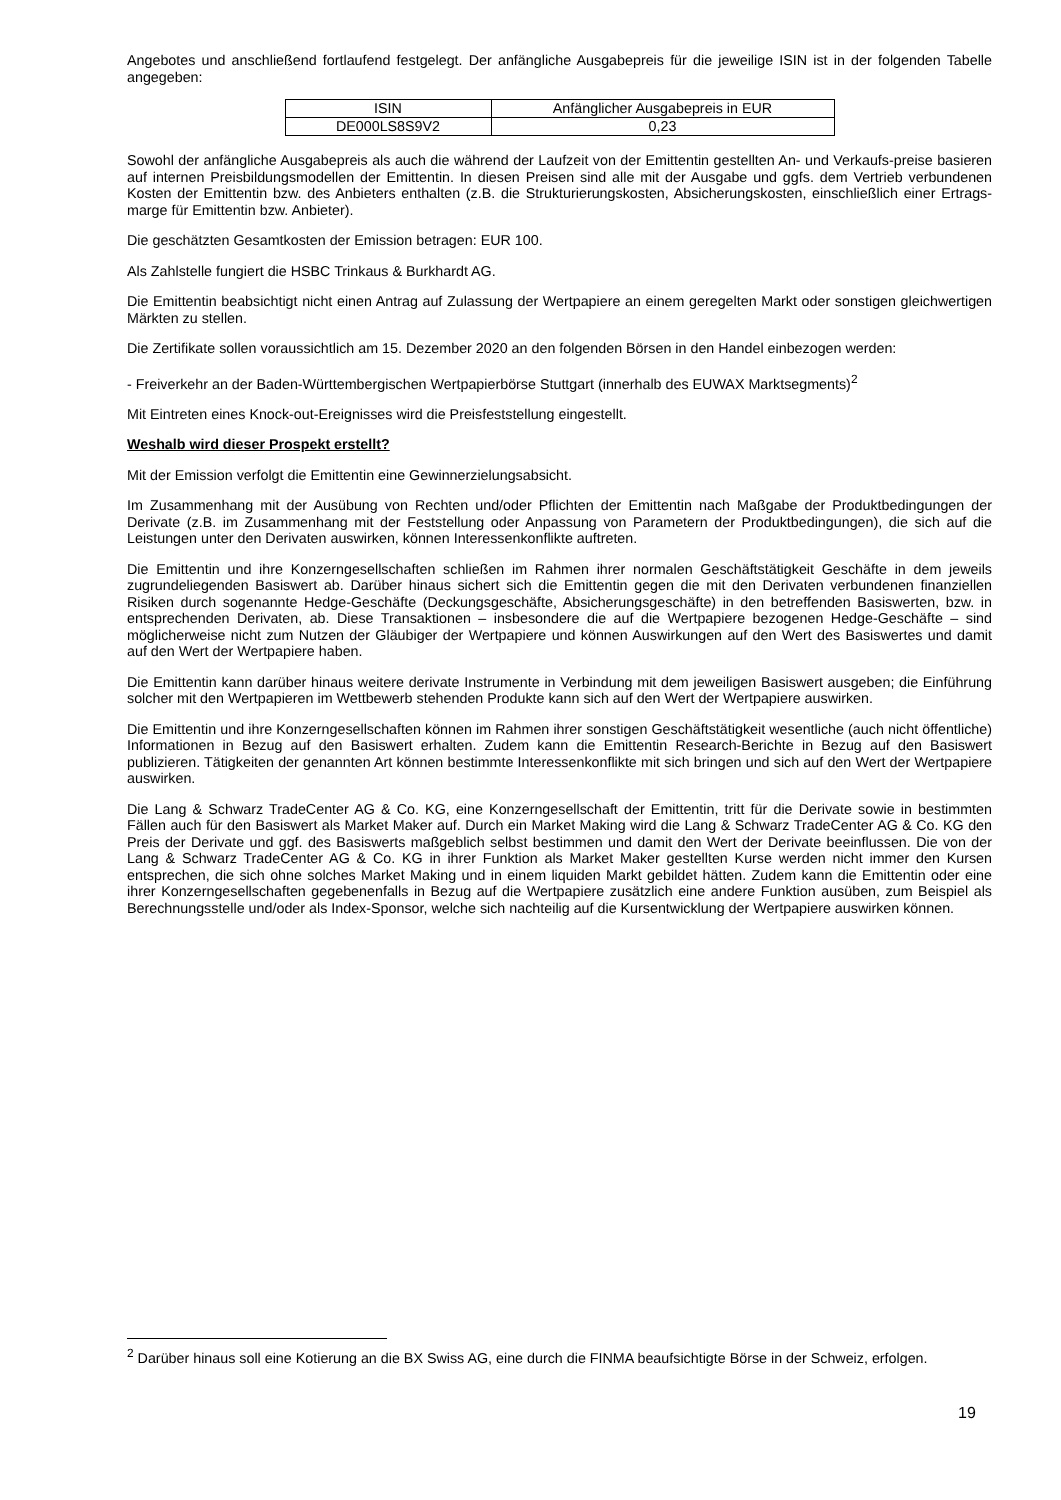Angebotes und anschließend fortlaufend festgelegt. Der anfängliche Ausgabepreis für die jeweilige ISIN ist in der folgenden Tabelle angegeben:
| ISIN | Anfänglicher Ausgabepreis in EUR |
| DE000LS8S9V2 | 0,23 |
Sowohl der anfängliche Ausgabepreis als auch die während der Laufzeit von der Emittentin gestellten An- und Verkaufs-preise basieren auf internen Preisbildungsmodellen der Emittentin. In diesen Preisen sind alle mit der Ausgabe und ggfs. dem Vertrieb verbundenen Kosten der Emittentin bzw. des Anbieters enthalten (z.B. die Strukturierungskosten, Absicherungskosten, einschließlich einer Ertrags-marge für Emittentin bzw. Anbieter).
Die geschätzten Gesamtkosten der Emission betragen: EUR 100.
Als Zahlstelle fungiert die HSBC Trinkaus & Burkhardt AG.
Die Emittentin beabsichtigt nicht einen Antrag auf Zulassung der Wertpapiere an einem geregelten Markt oder sonstigen gleichwertigen Märkten zu stellen.
Die Zertifikate sollen voraussichtlich am 15. Dezember 2020 an den folgenden Börsen in den Handel einbezogen werden:
- Freiverkehr an der Baden-Württembergischen Wertpapierbörse Stuttgart (innerhalb des EUWAX Marktsegments)<sup>2</sup>
Mit Eintreten eines Knock-out-Ereignisses wird die Preisfeststellung eingestellt.
Weshalb wird dieser Prospekt erstellt?
Mit der Emission verfolgt die Emittentin eine Gewinnerzielungsabsicht.
Im Zusammenhang mit der Ausübung von Rechten und/oder Pflichten der Emittentin nach Maßgabe der Produktbedingungen der Derivate (z.B. im Zusammenhang mit der Feststellung oder Anpassung von Parametern der Produktbedingungen), die sich auf die Leistungen unter den Derivaten auswirken, können Interessenkonflikte auftreten.
Die Emittentin und ihre Konzerngesellschaften schließen im Rahmen ihrer normalen Geschäftstätigkeit Geschäfte in dem jeweils zugrundeliegenden Basiswert ab. Darüber hinaus sichert sich die Emittentin gegen die mit den Derivaten verbundenen finanziellen Risiken durch sogenannte Hedge-Geschäfte (Deckungsgeschäfte, Absicherungsgeschäfte) in den betreffenden Basiswerten, bzw. in entsprechenden Derivaten, ab. Diese Transaktionen – insbesondere die auf die Wertpapiere bezogenen Hedge-Geschäfte – sind möglicherweise nicht zum Nutzen der Gläubiger der Wertpapiere und können Auswirkungen auf den Wert des Basiswertes und damit auf den Wert der Wertpapiere haben.
Die Emittentin kann darüber hinaus weitere derivate Instrumente in Verbindung mit dem jeweiligen Basiswert ausgeben; die Einführung solcher mit den Wertpapieren im Wettbewerb stehenden Produkte kann sich auf den Wert der Wertpapiere auswirken.
Die Emittentin und ihre Konzerngesellschaften können im Rahmen ihrer sonstigen Geschäftstätigkeit wesentliche (auch nicht öffentliche) Informationen in Bezug auf den Basiswert erhalten. Zudem kann die Emittentin Research-Berichte in Bezug auf den Basiswert publizieren. Tätigkeiten der genannten Art können bestimmte Interessenkonflikte mit sich bringen und sich auf den Wert der Wertpapiere auswirken.
Die Lang & Schwarz TradeCenter AG & Co. KG, eine Konzerngesellschaft der Emittentin, tritt für die Derivate sowie in bestimmten Fällen auch für den Basiswert als Market Maker auf. Durch ein Market Making wird die Lang & Schwarz TradeCenter AG & Co. KG den Preis der Derivate und ggf. des Basiswerts maßgeblich selbst bestimmen und damit den Wert der Derivate beeinflussen. Die von der Lang & Schwarz TradeCenter AG & Co. KG in ihrer Funktion als Market Maker gestellten Kurse werden nicht immer den Kursen entsprechen, die sich ohne solches Market Making und in einem liquiden Markt gebildet hätten. Zudem kann die Emittentin oder eine ihrer Konzerngesellschaften gegebenenfalls in Bezug auf die Wertpapiere zusätzlich eine andere Funktion ausüben, zum Beispiel als Berechnungsstelle und/oder als Index-Sponsor, welche sich nachteilig auf die Kursentwicklung der Wertpapiere auswirken können.
<sup>2</sup> Darüber hinaus soll eine Kotierung an die BX Swiss AG, eine durch die FINMA beaufsichtigte Börse in der Schweiz, erfolgen.
19